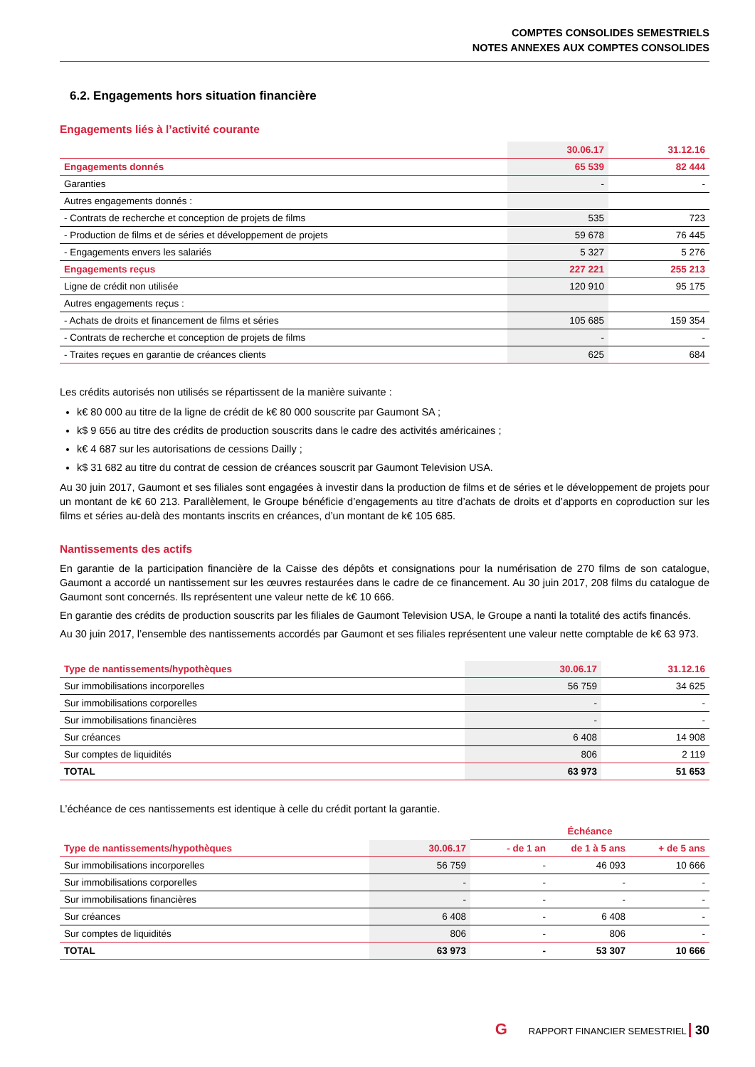COMPTES CONSOLIDES SEMESTRIELS
NOTES ANNEXES AUX COMPTES CONSOLIDES
6.2. Engagements hors situation financière
Engagements liés à l’activité courante
| | 30.06.17 | 31.12.16 |
| --- | --- | --- |
| Engagements donnés | 65 539 | 82 444 |
| Garanties | - | - |
| Autres engagements donnés : | | |
| - Contrats de recherche et conception de projets de films | 535 | 723 |
| - Production de films et de séries et développement de projets | 59 678 | 76 445 |
| - Engagements envers les salariés | 5 327 | 5 276 |
| Engagements reçus | 227 221 | 255 213 |
| Ligne de crédit non utilisée | 120 910 | 95 175 |
| Autres engagements reçus : | | |
| - Achats de droits et financement de films et séries | 105 685 | 159 354 |
| - Contrats de recherche et conception de projets de films | - | - |
| - Traites reçues en garantie de créances clients | 625 | 684 |
Les crédits autorisés non utilisés se répartissent de la manière suivante :
k€ 80 000 au titre de la ligne de crédit de k€ 80 000 souscrite par Gaumont SA ;
k$ 9 656 au titre des crédits de production souscrits dans le cadre des activités américaines ;
k€ 4 687 sur les autorisations de cessions Dailly ;
k$ 31 682 au titre du contrat de cession de créances souscrit par Gaumont Television USA.
Au 30 juin 2017, Gaumont et ses filiales sont engagées à investir dans la production de films et de séries et le développement de projets pour un montant de k€ 60 213. Parallèlement, le Groupe bénéficie d’engagements au titre d’achats de droits et d’apports en coproduction sur les films et séries au-delà des montants inscrits en créances, d’un montant de k€ 105 685.
Nantissements des actifs
En garantie de la participation financière de la Caisse des dépôts et consignations pour la numérisation de 270 films de son catalogue, Gaumont a accordé un nantissement sur les œuvres restaurées dans le cadre de ce financement. Au 30 juin 2017, 208 films du catalogue de Gaumont sont concernés. Ils représentent une valeur nette de k€ 10 666.
En garantie des crédits de production souscrits par les filiales de Gaumont Television USA, le Groupe a nanti la totalité des actifs financés.
Au 30 juin 2017, l’ensemble des nantissements accordés par Gaumont et ses filiales représentent une valeur nette comptable de k€ 63 973.
| Type de nantissements/hypothèques | 30.06.17 | 31.12.16 |
| --- | --- | --- |
| Sur immobilisations incorporelles | 56 759 | 34 625 |
| Sur immobilisations corporelles | - | - |
| Sur immobilisations financières | - | - |
| Sur créances | 6 408 | 14 908 |
| Sur comptes de liquidités | 806 | 2 119 |
| TOTAL | 63 973 | 51 653 |
L’échéance de ces nantissements est identique à celle du crédit portant la garantie.
| | | Échéance | | |
| --- | --- | --- | --- | --- |
| Type de nantissements/hypothèques | 30.06.17 | - de 1 an | de 1 à 5 ans | + de 5 ans |
| Sur immobilisations incorporelles | 56 759 | - | 46 093 | 10 666 |
| Sur immobilisations corporelles | - | - | - | - |
| Sur immobilisations financières | - | - | - | - |
| Sur créances | 6 408 | - | 6 408 | - |
| Sur comptes de liquidités | 806 | - | 806 | - |
| TOTAL | 63 973 | - | 53 307 | 10 666 |
G RAPPORT FINANCIER SEMESTRIEL 30